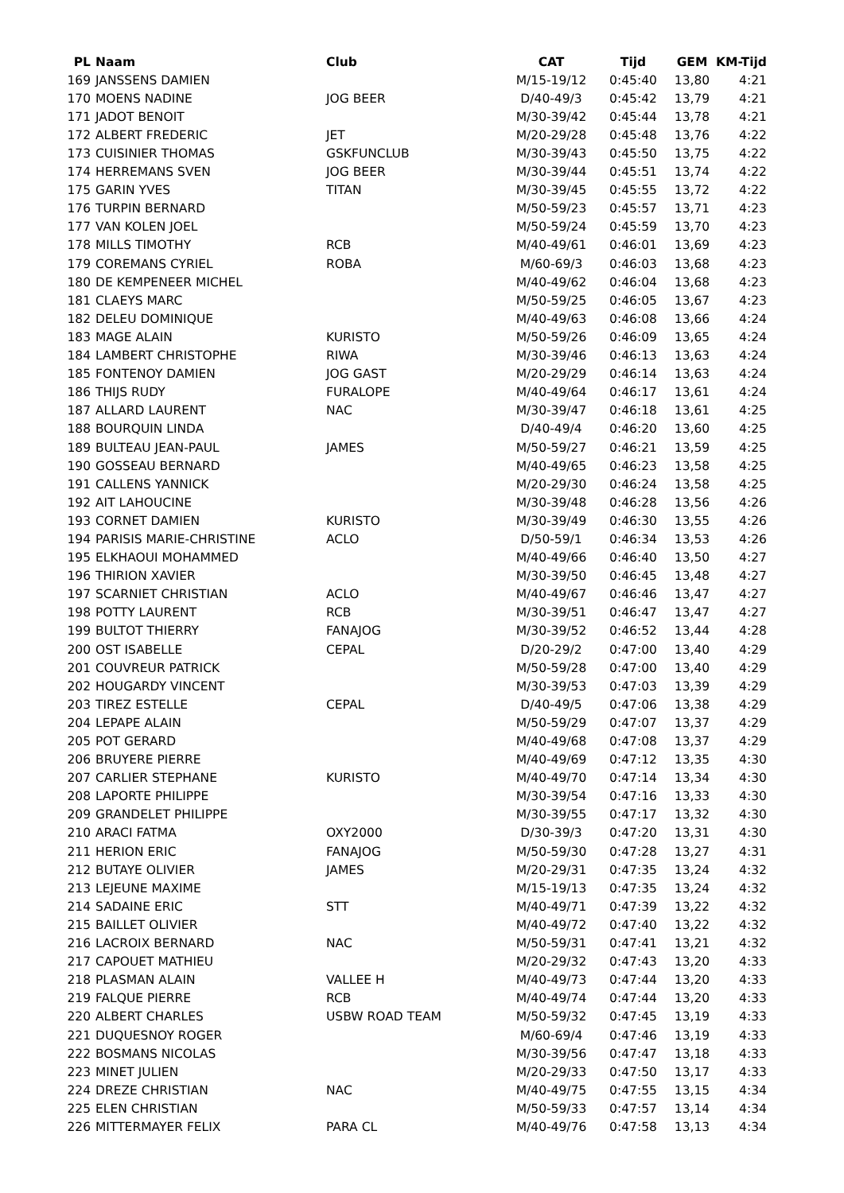| PL | Naam | Club | CAT | Tijd | GEM | KM-Tijd |
| --- | --- | --- | --- | --- | --- | --- |
| 169 | JANSSENS DAMIEN | | M/15-19/12 | 0:45:40 | 13,80 | 4:21 |
| 170 | MOENS NADINE | JOG BEER | D/40-49/3 | 0:45:42 | 13,79 | 4:21 |
| 171 | JADOT BENOIT | | M/30-39/42 | 0:45:44 | 13,78 | 4:21 |
| 172 | ALBERT FREDERIC | JET | M/20-29/28 | 0:45:48 | 13,76 | 4:22 |
| 173 | CUISINIER THOMAS | GSKFUNCLUB | M/30-39/43 | 0:45:50 | 13,75 | 4:22 |
| 174 | HERREMANS SVEN | JOG BEER | M/30-39/44 | 0:45:51 | 13,74 | 4:22 |
| 175 | GARIN YVES | TITAN | M/30-39/45 | 0:45:55 | 13,72 | 4:22 |
| 176 | TURPIN BERNARD | | M/50-59/23 | 0:45:57 | 13,71 | 4:23 |
| 177 | VAN KOLEN JOEL | | M/50-59/24 | 0:45:59 | 13,70 | 4:23 |
| 178 | MILLS TIMOTHY | RCB | M/40-49/61 | 0:46:01 | 13,69 | 4:23 |
| 179 | COREMANS CYRIEL | ROBA | M/60-69/3 | 0:46:03 | 13,68 | 4:23 |
| 180 | DE KEMPENEER MICHEL | | M/40-49/62 | 0:46:04 | 13,68 | 4:23 |
| 181 | CLAEYS MARC | | M/50-59/25 | 0:46:05 | 13,67 | 4:23 |
| 182 | DELEU DOMINIQUE | | M/40-49/63 | 0:46:08 | 13,66 | 4:24 |
| 183 | MAGE ALAIN | KURISTO | M/50-59/26 | 0:46:09 | 13,65 | 4:24 |
| 184 | LAMBERT CHRISTOPHE | RIWA | M/30-39/46 | 0:46:13 | 13,63 | 4:24 |
| 185 | FONTENOY DAMIEN | JOG GAST | M/20-29/29 | 0:46:14 | 13,63 | 4:24 |
| 186 | THIJS RUDY | FURALOPE | M/40-49/64 | 0:46:17 | 13,61 | 4:24 |
| 187 | ALLARD LAURENT | NAC | M/30-39/47 | 0:46:18 | 13,61 | 4:25 |
| 188 | BOURQUIN LINDA | | D/40-49/4 | 0:46:20 | 13,60 | 4:25 |
| 189 | BULTEAU JEAN-PAUL | JAMES | M/50-59/27 | 0:46:21 | 13,59 | 4:25 |
| 190 | GOSSEAU BERNARD | | M/40-49/65 | 0:46:23 | 13,58 | 4:25 |
| 191 | CALLENS YANNICK | | M/20-29/30 | 0:46:24 | 13,58 | 4:25 |
| 192 | AIT LAHOUCINE | | M/30-39/48 | 0:46:28 | 13,56 | 4:26 |
| 193 | CORNET DAMIEN | KURISTO | M/30-39/49 | 0:46:30 | 13,55 | 4:26 |
| 194 | PARISIS MARIE-CHRISTINE | ACLO | D/50-59/1 | 0:46:34 | 13,53 | 4:26 |
| 195 | ELKHAOUI MOHAMMED | | M/40-49/66 | 0:46:40 | 13,50 | 4:27 |
| 196 | THIRION XAVIER | | M/30-39/50 | 0:46:45 | 13,48 | 4:27 |
| 197 | SCARNIET CHRISTIAN | ACLO | M/40-49/67 | 0:46:46 | 13,47 | 4:27 |
| 198 | POTTY LAURENT | RCB | M/30-39/51 | 0:46:47 | 13,47 | 4:27 |
| 199 | BULTOT THIERRY | FANAJOG | M/30-39/52 | 0:46:52 | 13,44 | 4:28 |
| 200 | OST ISABELLE | CEPAL | D/20-29/2 | 0:47:00 | 13,40 | 4:29 |
| 201 | COUVREUR PATRICK | | M/50-59/28 | 0:47:00 | 13,40 | 4:29 |
| 202 | HOUGARDY VINCENT | | M/30-39/53 | 0:47:03 | 13,39 | 4:29 |
| 203 | TIREZ ESTELLE | CEPAL | D/40-49/5 | 0:47:06 | 13,38 | 4:29 |
| 204 | LEPAPE ALAIN | | M/50-59/29 | 0:47:07 | 13,37 | 4:29 |
| 205 | POT GERARD | | M/40-49/68 | 0:47:08 | 13,37 | 4:29 |
| 206 | BRUYERE PIERRE | | M/40-49/69 | 0:47:12 | 13,35 | 4:30 |
| 207 | CARLIER STEPHANE | KURISTO | M/40-49/70 | 0:47:14 | 13,34 | 4:30 |
| 208 | LAPORTE PHILIPPE | | M/30-39/54 | 0:47:16 | 13,33 | 4:30 |
| 209 | GRANDELET PHILIPPE | | M/30-39/55 | 0:47:17 | 13,32 | 4:30 |
| 210 | ARACI FATMA | OXY2000 | D/30-39/3 | 0:47:20 | 13,31 | 4:30 |
| 211 | HERION ERIC | FANAJOG | M/50-59/30 | 0:47:28 | 13,27 | 4:31 |
| 212 | BUTAYE OLIVIER | JAMES | M/20-29/31 | 0:47:35 | 13,24 | 4:32 |
| 213 | LEJEUNE MAXIME | | M/15-19/13 | 0:47:35 | 13,24 | 4:32 |
| 214 | SADAINE ERIC | STT | M/40-49/71 | 0:47:39 | 13,22 | 4:32 |
| 215 | BAILLET OLIVIER | | M/40-49/72 | 0:47:40 | 13,22 | 4:32 |
| 216 | LACROIX BERNARD | NAC | M/50-59/31 | 0:47:41 | 13,21 | 4:32 |
| 217 | CAPOUET MATHIEU | | M/20-29/32 | 0:47:43 | 13,20 | 4:33 |
| 218 | PLASMAN ALAIN | VALLEE H | M/40-49/73 | 0:47:44 | 13,20 | 4:33 |
| 219 | FALQUE PIERRE | RCB | M/40-49/74 | 0:47:44 | 13,20 | 4:33 |
| 220 | ALBERT CHARLES | USBW ROAD TEAM | M/50-59/32 | 0:47:45 | 13,19 | 4:33 |
| 221 | DUQUESNOY ROGER | | M/60-69/4 | 0:47:46 | 13,19 | 4:33 |
| 222 | BOSMANS NICOLAS | | M/30-39/56 | 0:47:47 | 13,18 | 4:33 |
| 223 | MINET JULIEN | | M/20-29/33 | 0:47:50 | 13,17 | 4:33 |
| 224 | DREZE CHRISTIAN | NAC | M/40-49/75 | 0:47:55 | 13,15 | 4:34 |
| 225 | ELEN CHRISTIAN | | M/50-59/33 | 0:47:57 | 13,14 | 4:34 |
| 226 | MITTERMAYER FELIX | PARA CL | M/40-49/76 | 0:47:58 | 13,13 | 4:34 |